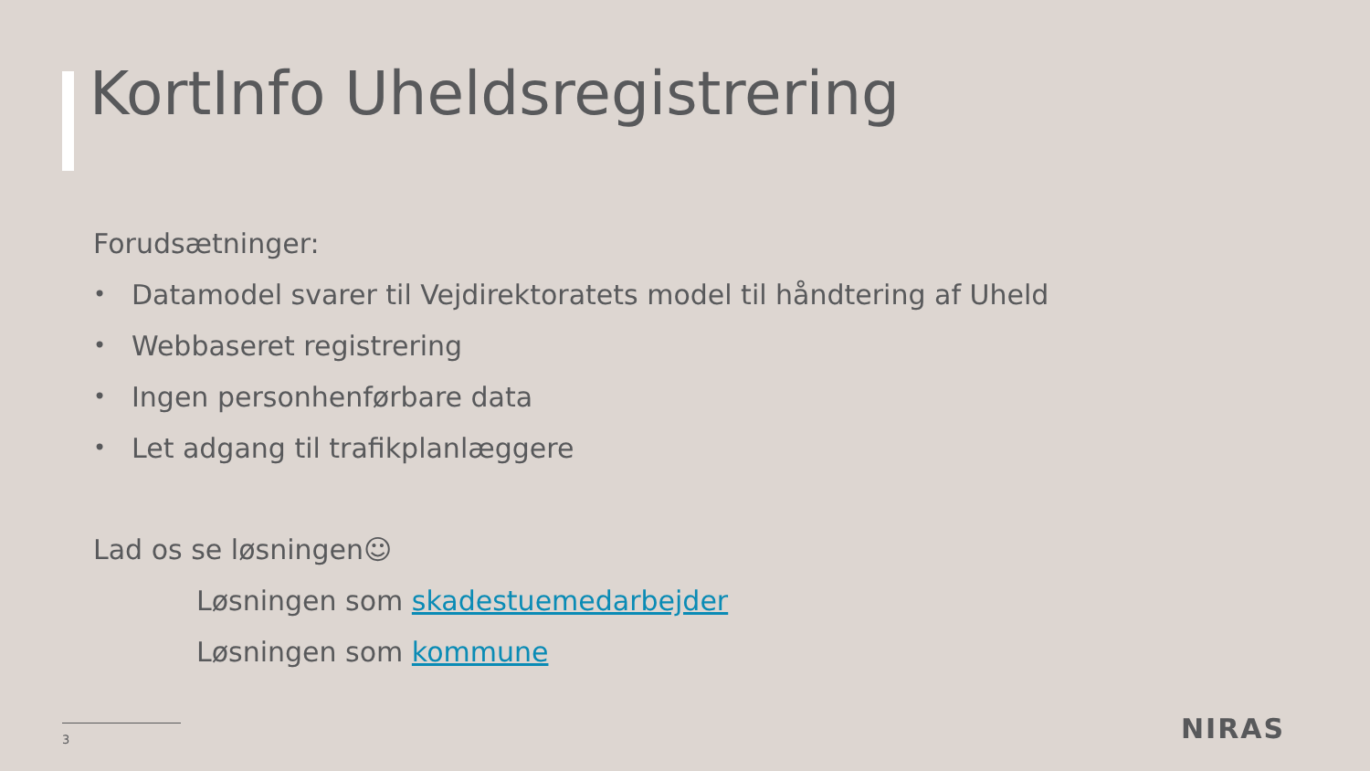KortInfo Uheldsregistrering
Forudsætninger:
• Datamodel svarer til Vejdirektoratets model til håndtering af Uheld
• Webbaseret registrering
• Ingen personhenførbare data
• Let adgang til trafikplanlæggere
Lad os se løsningen☺
Løsningen som skadestuemedarbejder
Løsningen som kommune
3 NIRAS